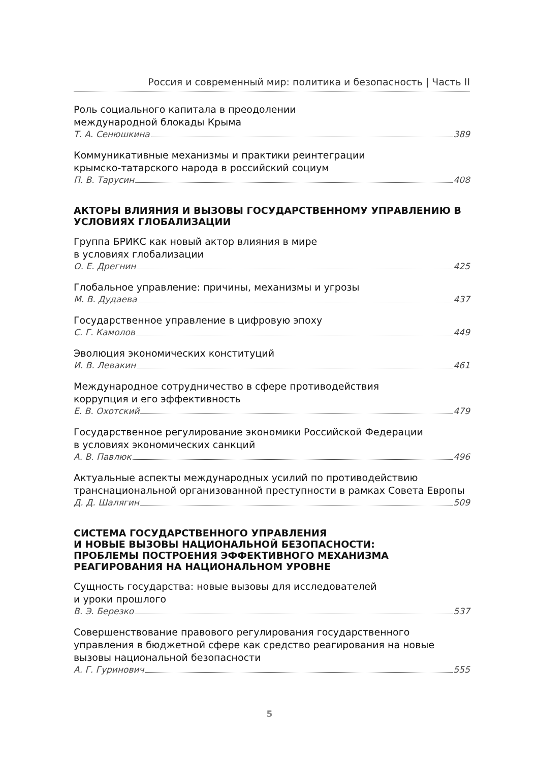Россия и современный мир: политика и безопасность | Часть II
Роль социального капитала в преодолении
международной блокады Крыма
Т. А. Сенюшкина 389
Коммуникативные механизмы и практики реинтеграции
крымско-татарского народа в российский социум
П. В. Тарусин 408
АКТОРЫ ВЛИЯНИЯ И ВЫЗОВЫ ГОСУДАРСТВЕННОМУ УПРАВЛЕНИЮ В УСЛОВИЯХ ГЛОБАЛИЗАЦИИ
Группа БРИКС как новый актор влияния в мире
в условиях глобализации
О. Е. Дрегнин 425
Глобальное управление: причины, механизмы и угрозы
М. В. Дудаева 437
Государственное управление в цифровую эпоху
С. Г. Камолов 449
Эволюция экономических конституций
И. В. Левакин 461
Международное сотрудничество в сфере противодействия
коррупция и его эффективность
Е. В. Охотский 479
Государственное регулирование экономики Российской Федерации
в условиях экономических санкций
А. В. Павлюк 496
Актуальные аспекты международных усилий по противодействию транснациональной организованной преступности в рамках Совета Европы
Д. Д. Шалягин 509
СИСТЕМА ГОСУДАРСТВЕННОГО УПРАВЛЕНИЯ
И НОВЫЕ ВЫЗОВЫ НАЦИОНАЛЬНОЙ БЕЗОПАСНОСТИ:
ПРОБЛЕМЫ ПОСТРОЕНИЯ ЭФФЕКТИВНОГО МЕХАНИЗМА
РЕАГИРОВАНИЯ НА НАЦИОНАЛЬНОМ УРОВНЕ
Сущность государства: новые вызовы для исследователей
и уроки прошлого
В. Э. Березко 537
Совершенствование правового регулирования государственного управления в бюджетной сфере как средство реагирования на новые вызовы национальной безопасности
А. Г. Гуринович 555
5